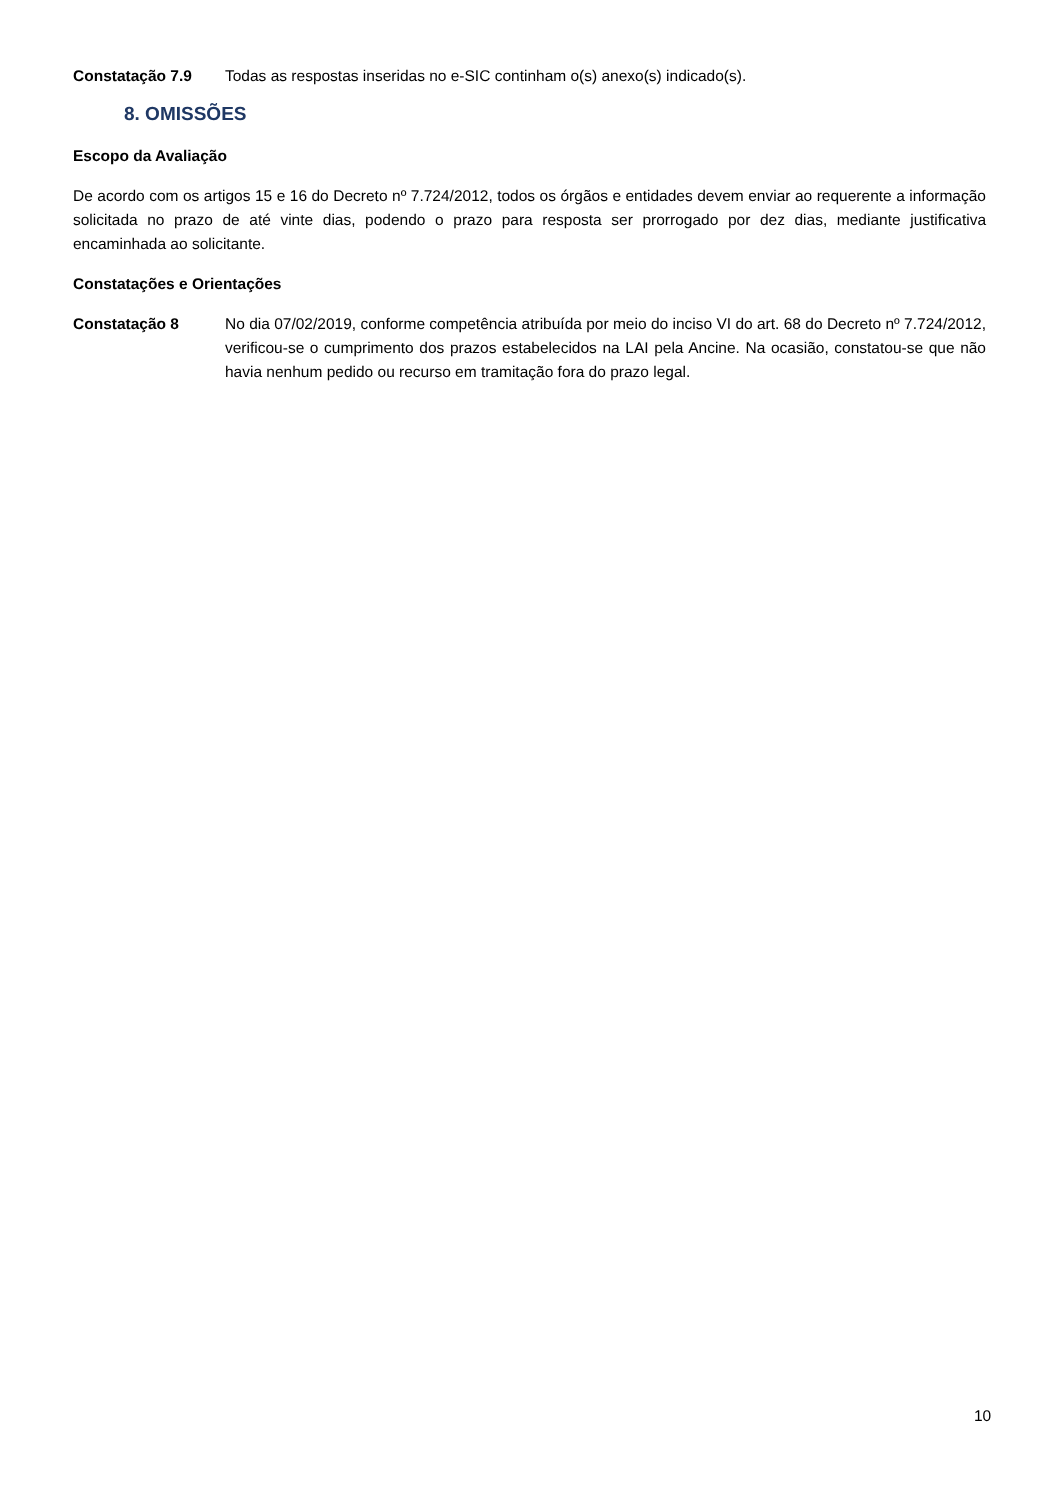Constatação 7.9 Todas as respostas inseridas no e-SIC continham o(s) anexo(s) indicado(s).
8. OMISSÕES
Escopo da Avaliação
De acordo com os artigos 15 e 16 do Decreto nº 7.724/2012, todos os órgãos e entidades devem enviar ao requerente a informação solicitada no prazo de até vinte dias, podendo o prazo para resposta ser prorrogado por dez dias, mediante justificativa encaminhada ao solicitante.
Constatações e Orientações
Constatação 8 No dia 07/02/2019, conforme competência atribuída por meio do inciso VI do art. 68 do Decreto nº 7.724/2012, verificou-se o cumprimento dos prazos estabelecidos na LAI pela Ancine. Na ocasião, constatou-se que não havia nenhum pedido ou recurso em tramitação fora do prazo legal.
10